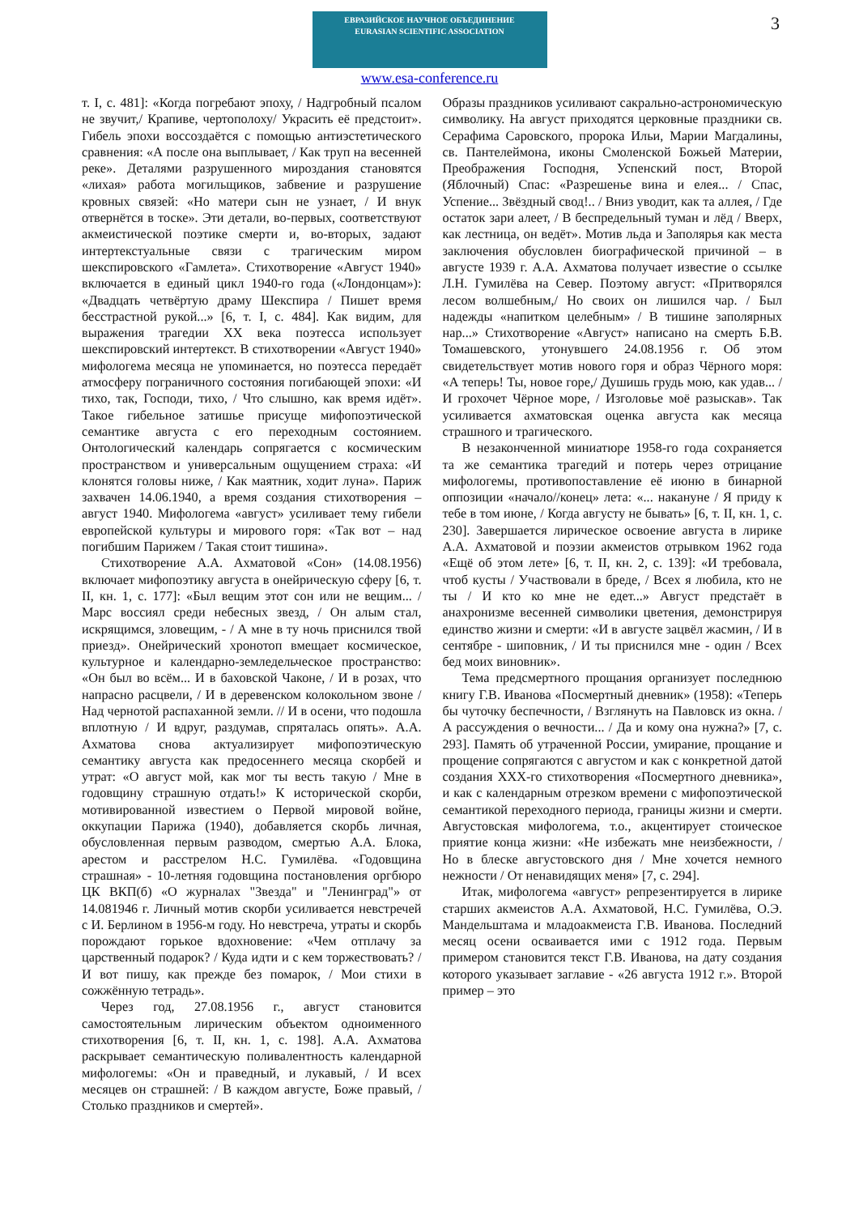3
ЕВРАЗИЙСКОЕ НАУЧНОЕ ОБЪЕДИНЕНИЕ
EURASIAN SCIENTIFIC ASSOCIATION
www.esa-conference.ru
т. I, с. 481]: «Когда погребают эпоху, / Надгробный псалом не звучит,/ Крапиве, чертополоху/ Украсить её предстоит». Гибель эпохи воссоздаётся с помощью антиэстетического сравнения: «А после она выплывает, / Как труп на весенней реке». Деталями разрушенного мироздания становятся «лихая» работа могильщиков, забвение и разрушение кровных связей: «Но матери сын не узнает, / И внук отвернётся в тоске». Эти детали, во-первых, соответствуют акмеистической поэтике смерти и, во-вторых, задают интертекстуальные связи с трагическим миром шекспировского «Гамлета». Стихотворение «Август 1940» включается в единый цикл 1940-го года («Лондонцам»): «Двадцать четвёртую драму Шекспира / Пишет время бесстрастной рукой...» [6, т. I, с. 484]. Как видим, для выражения трагедии XX века поэтесса использует шекспировский интертекст. В стихотворении «Август 1940» мифологема месяца не упоминается, но поэтесса передаёт атмосферу пограничного состояния погибающей эпохи: «И тихо, так, Господи, тихо, / Что слышно, как время идёт». Такое гибельное затишье присуще мифопоэтической семантике августа с его переходным состоянием. Онтологический календарь сопрягается с космическим пространством и универсальным ощущением страха: «И клонятся головы ниже, / Как маятник, ходит луна». Париж захвачен 14.06.1940, а время создания стихотворения – август 1940. Мифологема «август» усиливает тему гибели европейской культуры и мирового горя: «Так вот – над погибшим Парижем / Такая стоит тишина».
Стихотворение А.А. Ахматовой «Сон» (14.08.1956) включает мифопоэтику августа в онейрическую сферу [6, т. II, кн. 1, с. 177]: «Был вещим этот сон или не вещим... / Марс воссиял среди небесных звезд, / Он алым стал, искрящимся, зловещим, - / А мне в ту ночь приснился твой приезд». Онейрический хронотоп вмещает космическое, культурное и календарно-земледельческое пространство: «Он был во всём... И в баховской Чаконе, / И в розах, что напрасно расцвели, / И в деревенском колокольном звоне / Над чернотой распаханной земли. // И в осени, что подошла вплотную / И вдруг, раздумав, спряталась опять». А.А. Ахматова снова актуализирует мифопоэтическую семантику августа как предосеннего месяца скорбей и утрат: «О август мой, как мог ты весть такую / Мне в годовщину страшную отдать!» К исторической скорби, мотивированной известием о Первой мировой войне, оккупации Парижа (1940), добавляется скорбь личная, обусловленная первым разводом, смертью А.А. Блока, арестом и расстрелом Н.С. Гумилёва. «Годовщина страшная» - 10-летняя годовщина постановления оргбюро ЦК ВКП(б) «О журналах "Звезда" и "Ленинград"» от 14.081946 г. Личный мотив скорби усиливается невстречей с И. Берлином в 1956-м году. Но невстреча, утраты и скорбь порождают горькое вдохновение: «Чем отплачу за царственный подарок? / Куда идти и с кем торжествовать? / И вот пишу, как прежде без помарок, / Мои стихи в сожжённую тетрадь».
Через год, 27.08.1956 г., август становится самостоятельным лирическим объектом одноименного стихотворения [6, т. II, кн. 1, с. 198]. А.А. Ахматова раскрывает семантическую поливалентность календарной мифологемы: «Он и праведный, и лукавый, / И всех месяцев он страшней: / В каждом августе, Боже правый, / Столько праздников и смертей».
Образы праздников усиливают сакрально-астрономическую символику. На август приходятся церковные праздники св. Серафима Саровского, пророка Ильи, Марии Магдалины, св. Пантелеймона, иконы Смоленской Божьей Материи, Преображения Господня, Успенский пост, Второй (Яблочный) Спас: «Разрешенье вина и елея... / Спас, Успение... Звёздный свод!.. / Вниз уводит, как та аллея, / Где остаток зари алеет, / В беспредельный туман и лёд / Вверх, как лестница, он ведёт». Мотив льда и Заполярья как места заключения обусловлен биографической причиной – в августе 1939 г. А.А. Ахматова получает известие о ссылке Л.Н. Гумилёва на Север. Поэтому август: «Притворялся лесом волшебным,/ Но своих он лишился чар. / Был надежды «напитком целебным» / В тишине заполярных нар...» Стихотворение «Август» написано на смерть Б.В. Томашевского, утонувшего 24.08.1956 г. Об этом свидетельствует мотив нового горя и образ Чёрного моря: «А теперь! Ты, новое горе,/ Душишь грудь мою, как удав... / И грохочет Чёрное море, / Изголовье моё разыскав». Так усиливается ахматовская оценка августа как месяца страшного и трагического.
В незаконченной миниатюре 1958-го года сохраняется та же семантика трагедий и потерь через отрицание мифологемы, противопоставление её июню в бинарной оппозиции «начало//конец» лета: «... накануне / Я приду к тебе в том июне, / Когда августу не бывать» [6, т. II, кн. 1, с. 230]. Завершается лирическое освоение августа в лирике А.А. Ахматовой и поэзии акмеистов отрывком 1962 года «Ещё об этом лете» [6, т. II, кн. 2, с. 139]: «И требовала, чтоб кусты / Участвовали в бреде, / Всех я любила, кто не ты / И кто ко мне не едет...» Август предстаёт в анахронизме весенней символики цветения, демонстрируя единство жизни и смерти: «И в августе зацвёл жасмин, / И в сентябре - шиповник, / И ты приснился мне - один / Всех бед моих виновник».
Тема предсмертного прощания организует последнюю книгу Г.В. Иванова «Посмертный дневник» (1958): «Теперь бы чуточку беспечности, / Взглянуть на Павловск из окна. / А рассуждения о вечности... / Да и кому она нужна?» [7, с. 293]. Память об утраченной России, умирание, прощание и прощение сопрягаются с августом и как с конкретной датой создания XXX-го стихотворения «Посмертного дневника», и как с календарным отрезком времени с мифопоэтической семантикой переходного периода, границы жизни и смерти. Августовская мифологема, т.о., акцентирует стоическое приятие конца жизни: «Не избежать мне неизбежности, / Но в блеске августовского дня / Мне хочется немного нежности / От ненавидящих меня» [7, с. 294].
Итак, мифологема «август» репрезентируется в лирике старших акмеистов А.А. Ахматовой, Н.С. Гумилёва, О.Э. Мандельштама и младоакмеиста Г.В. Иванова. Последний месяц осени осваивается ими с 1912 года. Первым примером становится текст Г.В. Иванова, на дату создания которого указывает заглавие - «26 августа 1912 г.». Второй пример – это